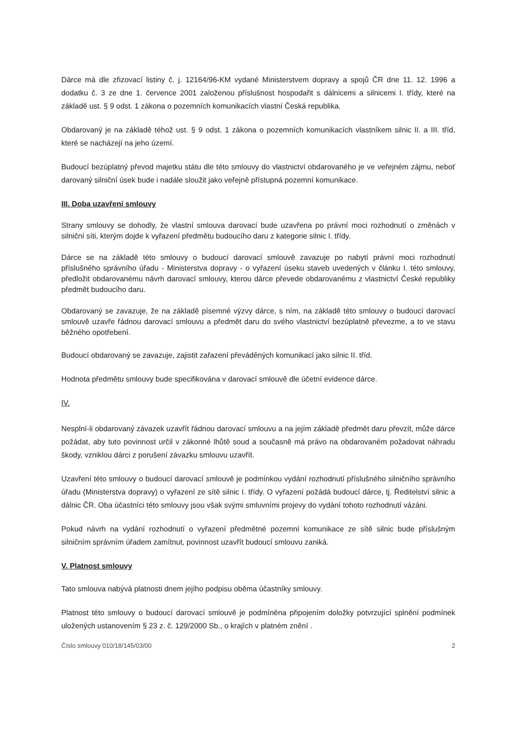Dárce má dle zřizovací listiny č. j. 12164/96-KM vydané Ministerstvem dopravy a spojů ČR dne 11. 12. 1996 a dodatku č. 3 ze dne 1. července 2001 založenou příslušnost hospodařit s dálnicemi a silnicemi I. třídy, které na základě ust. § 9 odst. 1 zákona o pozemních komunikacích vlastní Česká republika.
Obdarovaný je na základě téhož ust. § 9 odst. 1 zákona o pozemních komunikacích vlastníkem silnic II. a III. tříd, které se nacházejí na jeho území.
Budoucí bezúplatný převod majetku státu dle této smlouvy do vlastnictví obdarovaného je ve veřejném zájmu, neboť darovaný silniční úsek bude i nadále sloužit jako veřejně přístupná pozemní komunikace.
III. Doba uzavření smlouvy
Strany smlouvy se dohodly, že vlastní smlouva darovací bude uzavřena po právní moci rozhodnutí o změnách v silniční síti, kterým dojde k vyřazení předmětu budoucího daru z kategorie silnic I. třídy.
Dárce se na základě této smlouvy o budoucí darovací smlouvě zavazuje po nabytí právní moci rozhodnutí příslušného správního úřadu - Ministerstva dopravy - o vyřazení úseku staveb uvedených v článku I. této smlouvy, předložit obdarovanému návrh darovací smlouvy, kterou dárce převede obdarovanému z vlastnictví České republiky předmět budoucího daru.
Obdarovaný se zavazuje, že na základě písemné výzvy dárce, s ním, na základě této smlouvy o budoucí darovací smlouvě uzavře řádnou darovací smlouvu a předmět daru do svého vlastnictví bezúplatně převezme, a to ve stavu běžného opotřebení.
Budoucí obdarovaný se zavazuje, zajistit zařazení převáděných komunikací jako silnic II. tříd.
Hodnota předmětu smlouvy bude specifikována v darovací smlouvě dle účetní evidence dárce.
IV.
Nesplní-li obdarovaný závazek uzavřít řádnou darovací smlouvu a na jejím základě předmět daru převzít, může dárce požádat, aby tuto povinnost určil v zákonné lhůtě soud a současně má právo na obdarovaném požadovat náhradu škody, vzniklou dárci z porušení závazku smlouvu uzavřít.
Uzavření této smlouvy o budoucí darovací smlouvě je podmínkou vydání rozhodnutí příslušného silničního správního úřadu (Ministerstva dopravy) o vyřazení ze sítě silnic I. třídy. O vyřazení požádá budoucí dárce, tj. Ředitelství silnic a dálnic ČR. Oba účastníci této smlouvy jsou však svými smluvními projevy do vydání tohoto rozhodnutí vázáni.
Pokud návrh na vydání rozhodnutí o vyřazení předmětné pozemní komunikace ze sítě silnic bude příslušným silničním správním úřadem zamítnut, povinnost uzavřít budoucí smlouvu zaniká.
V. Platnost smlouvy
Tato smlouva nabývá platnosti dnem jejího podpisu oběma účastníky smlouvy.
Platnost této smlouvy o budoucí darovací smlouvě je podmíněna připojením doložky potvrzující splnění podmínek uložených ustanovením § 23 z. č. 129/2000 Sb., o krajích v platném znění .
Číslo smlouvy 010/18/145/03/00 2